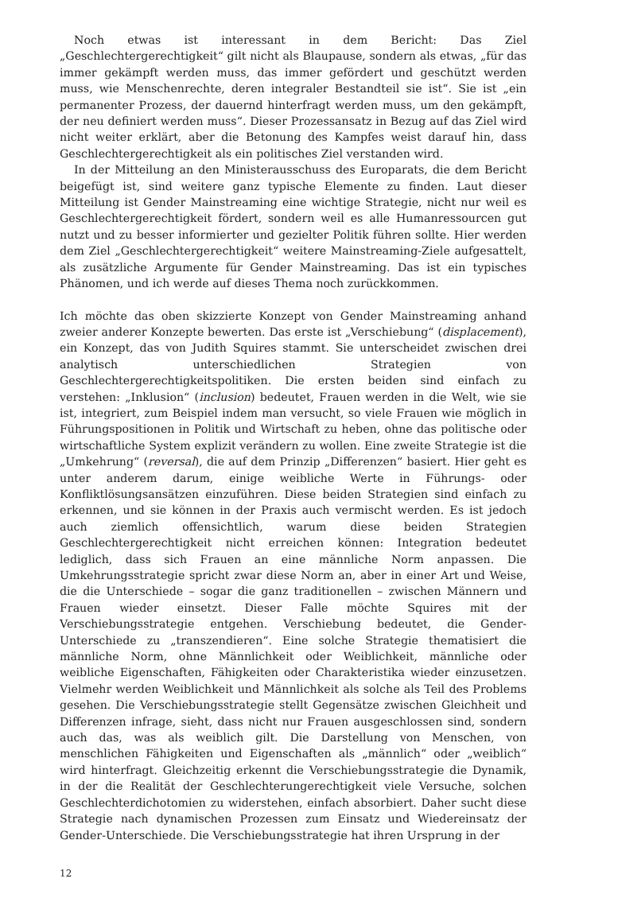Noch etwas ist interessant in dem Bericht: Das Ziel „Geschlechtergerechtigkeit“ gilt nicht als Blaupause, sondern als etwas, „für das immer gekämpft werden muss, das immer gefördert und geschützt werden muss, wie Menschenrechte, deren integraler Bestandteil sie ist“. Sie ist „ein permanenter Prozess, der dauernd hinterfragt werden muss, um den gekämpft, der neu definiert werden muss“. Dieser Prozessansatz in Bezug auf das Ziel wird nicht weiter erklärt, aber die Betonung des Kampfes weist darauf hin, dass Geschlechtergerechtigkeit als ein politisches Ziel verstanden wird.
In der Mitteilung an den Ministerausschuss des Europarats, die dem Bericht beigefügt ist, sind weitere ganz typische Elemente zu finden. Laut dieser Mitteilung ist Gender Mainstreaming eine wichtige Strategie, nicht nur weil es Geschlechtergerechtigkeit fördert, sondern weil es alle Humanressourcen gut nutzt und zu besser informierter und gezielter Politik führen sollte. Hier werden dem Ziel „Geschlechtergerechtigkeit“ weitere Mainstreaming-Ziele aufgesattelt, als zusätzliche Argumente für Gender Mainstreaming. Das ist ein typisches Phänomen, und ich werde auf dieses Thema noch zurückkommen.
Ich möchte das oben skizzierte Konzept von Gender Mainstreaming anhand zweier anderer Konzepte bewerten. Das erste ist „Verschiebung“ (displacement), ein Konzept, das von Judith Squires stammt. Sie unterscheidet zwischen drei analytisch unterschiedlichen Strategien von Geschlechtergerechtigkeitspolitiken. Die ersten beiden sind einfach zu verstehen: „Inklusion“ (inclusion) bedeutet, Frauen werden in die Welt, wie sie ist, integriert, zum Beispiel indem man versucht, so viele Frauen wie möglich in Führungspositionen in Politik und Wirtschaft zu heben, ohne das politische oder wirtschaftliche System explizit verändern zu wollen. Eine zweite Strategie ist die „Umkehrung“ (reversal), die auf dem Prinzip „Differenzen“ basiert. Hier geht es unter anderem darum, einige weibliche Werte in Führungs- oder Konfliktlösungsansätzen einzuführen. Diese beiden Strategien sind einfach zu erkennen, und sie können in der Praxis auch vermischt werden. Es ist jedoch auch ziemlich offensichtlich, warum diese beiden Strategien Geschlechtergerechtigkeit nicht erreichen können: Integration bedeutet lediglich, dass sich Frauen an eine männliche Norm anpassen. Die Umkehrungsstrategie spricht zwar diese Norm an, aber in einer Art und Weise, die die Unterschiede – sogar die ganz traditionellen – zwischen Männern und Frauen wieder einsetzt. Dieser Falle möchte Squires mit der Verschiebungsstrategie entgehen. Verschiebung bedeutet, die Gender-Unterschiede zu „transzendieren“. Eine solche Strategie thematisiert die männliche Norm, ohne Männlichkeit oder Weiblichkeit, männliche oder weibliche Eigenschaften, Fähigkeiten oder Charakteristika wieder einzusetzen. Vielmehr werden Weiblichkeit und Männlichkeit als solche als Teil des Problems gesehen. Die Verschiebungsstrategie stellt Gegensätze zwischen Gleichheit und Differenzen infrage, sieht, dass nicht nur Frauen ausgeschlossen sind, sondern auch das, was als weiblich gilt. Die Darstellung von Menschen, von menschlichen Fähigkeiten und Eigenschaften als „männlich“ oder „weiblich“ wird hinterfragt. Gleichzeitig erkennt die Verschiebungsstrategie die Dynamik, in der die Realität der Geschlechterungerechtigkeit viele Versuche, solchen Geschlechterdichotomien zu widerstehen, einfach absorbiert. Daher sucht diese Strategie nach dynamischen Prozessen zum Einsatz und Wiedereinsatz der Gender-Unterschiede. Die Verschiebungsstrategie hat ihren Ursprung in der
12